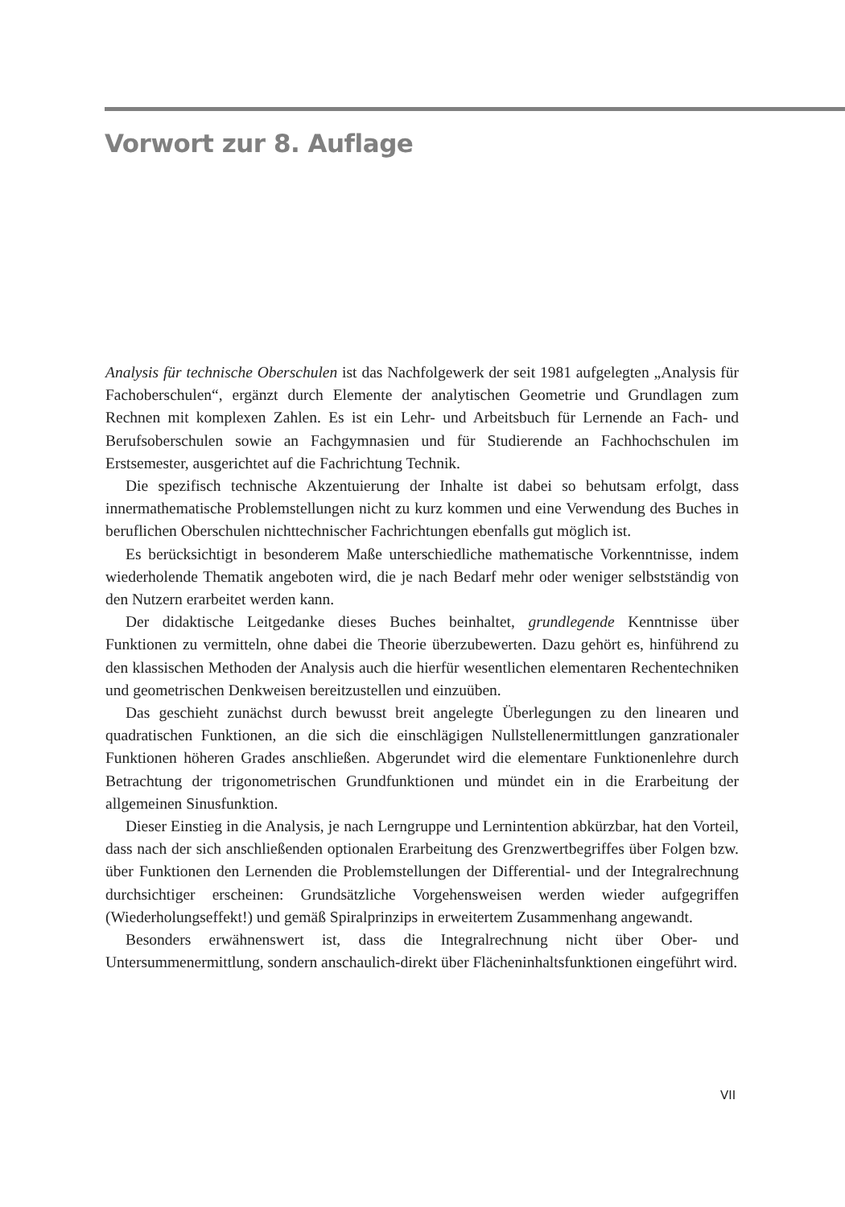Vorwort zur 8. Auflage
Analysis für technische Oberschulen ist das Nachfolgewerk der seit 1981 aufgelegten „Analysis für Fachoberschulen“, ergänzt durch Elemente der analytischen Geometrie und Grundlagen zum Rechnen mit komplexen Zahlen. Es ist ein Lehr- und Arbeitsbuch für Lernende an Fach- und Berufsoberschulen sowie an Fachgymnasien und für Studierende an Fachhochschulen im Erstsemester, ausgerichtet auf die Fachrichtung Technik.
Die spezifisch technische Akzentuierung der Inhalte ist dabei so behutsam erfolgt, dass innermathematische Problemstellungen nicht zu kurz kommen und eine Verwendung des Buches in beruflichen Oberschulen nichttechnischer Fachrichtungen ebenfalls gut möglich ist.
Es berücksichtigt in besonderem Maße unterschiedliche mathematische Vorkenntnisse, indem wiederholende Thematik angeboten wird, die je nach Bedarf mehr oder weniger selbstständig von den Nutzern erarbeitet werden kann.
Der didaktische Leitgedanke dieses Buches beinhaltet, grundlegende Kenntnisse über Funktionen zu vermitteln, ohne dabei die Theorie überzubewerten. Dazu gehört es, hinführend zu den klassischen Methoden der Analysis auch die hierfür wesentlichen elementaren Rechentechniken und geometrischen Denkweisen bereitzustellen und einzuüben.
Das geschieht zunächst durch bewusst breit angelegte Überlegungen zu den linearen und quadratischen Funktionen, an die sich die einschlägigen Nullstellenermittlungen ganzrationaler Funktionen höheren Grades anschließen. Abgerundet wird die elementare Funktionenlehre durch Betrachtung der trigonometrischen Grundfunktionen und mündet ein in die Erarbeitung der allgemeinen Sinusfunktion.
Dieser Einstieg in die Analysis, je nach Lerngruppe und Lernintention abkürzbar, hat den Vorteil, dass nach der sich anschließenden optionalen Erarbeitung des Grenzwertbegriffes über Folgen bzw. über Funktionen den Lernenden die Problemstellungen der Differential- und der Integralrechnung durchsichtiger erscheinen: Grundsätzliche Vorgehensweisen werden wieder aufgegriffen (Wiederholungseffekt!) und gemäß Spiralprinzips in erweitertem Zusammenhang angewandt.
Besonders erwähnenswert ist, dass die Integralrechnung nicht über Ober- und Untersummenermittlung, sondern anschaulich-direkt über Flächeninhaltsfunktionen eingeführt wird.
VII